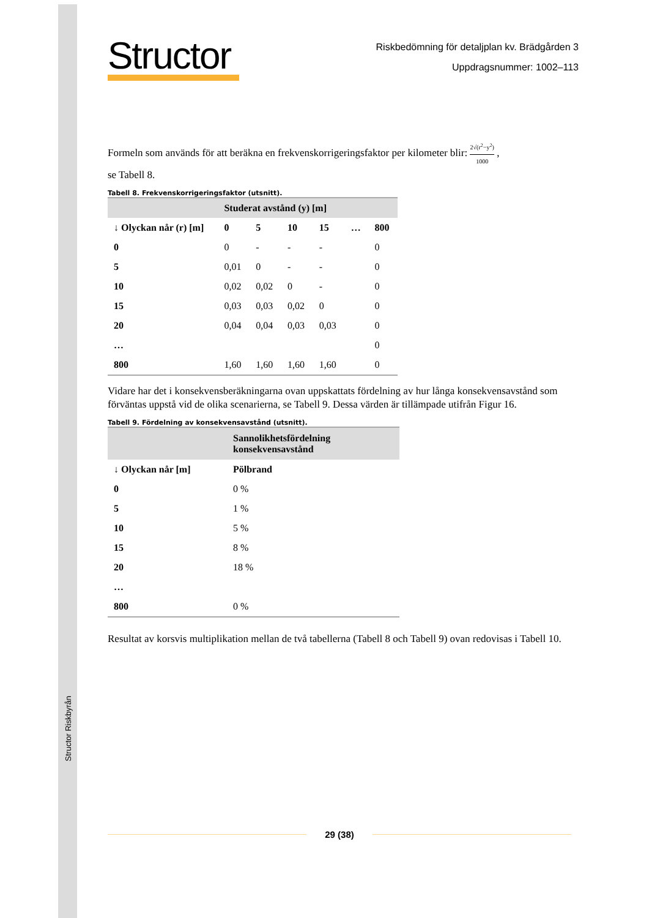Structor Riskbyrån
Structor
Riskbedömning för detaljplan kv. Brädgården 3
Uppdragsnummer: 1002–113
Formeln som används för att beräkna en frekvenskorrigeringsfaktor per kilometer blir: 2√(r<sup>2</sup>−y<sup>2</sup>) 1000 ,
se Tabell 8.
Tabell 8. Frekvenskorrigeringsfaktor (utsnitt).
| | Studerat avstånd (y) [m] | | | | | |
| --- | --- | --- | --- | --- | --- | --- |
| ↓ Olyckan når (r) [m] | 0 | 5 | 10 | 15 | … | 800 |
| 0 | 0 | - | - | - | | 0 |
| 5 | 0,01 | 0 | - | - | | 0 |
| 10 | 0,02 | 0,02 | 0 | - | | 0 |
| 15 | 0,03 | 0,03 | 0,02 | 0 | | 0 |
| 20 | 0,04 | 0,04 | 0,03 | 0,03 | | 0 |
| … | | | | | | 0 |
| 800 | 1,60 | 1,60 | 1,60 | 1,60 | | 0 |
Vidare har det i konsekvensberäkningarna ovan uppskattats fördelning av hur långa konsekvensavstånd som förväntas uppstå vid de olika scenarierna, se Tabell 9. Dessa värden är tillämpade utifrån Figur 16.
Tabell 9. Fördelning av konsekvensavstånd (utsnitt).
| | Sannolikhetsfördelning konsekvensavstånd |
| --- | --- |
| ↓ Olyckan når [m] | Pölbrand |
| 0 | 0 % |
| 5 | 1 % |
| 10 | 5 % |
| 15 | 8 % |
| 20 | 18 % |
| … | |
| 800 | 0 % |
Resultat av korsvis multiplikation mellan de två tabellerna (Tabell 8 och Tabell 9) ovan redovisas i Tabell 10.
29 (38)